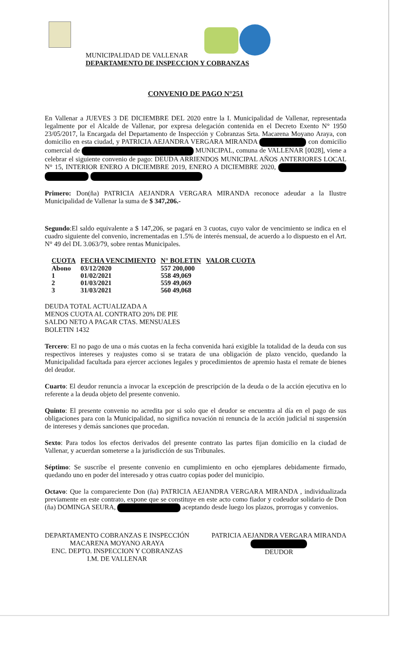MUNICIPALIDAD DE VALLENAR
DEPARTAMENTO DE INSPECCION Y COBRANZAS
CONVENIO DE PAGO N°251
En Vallenar a JUEVES 3 DE DICIEMBRE DEL 2020 entre la I. Municipalidad de Vallenar, representada legalmente por el Alcalde de Vallenar, por expresa delegación contenida en el Decreto Exento N° 1950 23/05/2017, la Encargada del Departamento de Inspección y Cobranzas Srta. Macarena Moyano Araya, con domicilio en esta ciudad, y PATRICIA AEJANDRA VERGARA MIRANDA con domicilio comercial de MUNICIPAL, comuna de VALLENAR [0028], viene a celebrar el siguiente convenio de pago: DEUDA ARRIENDOS MUNICIPAL AÑOS ANTERIORES LOCAL N° 15, INTERIOR ENERO A DICIEMBRE 2019, ENERO A DICIEMBRE 2020,
Primero: Don(ña) PATRICIA AEJANDRA VERGARA MIRANDA reconoce adeudar a la Ilustre Municipalidad de Vallenar la suma de $ 347,206.-
Segundo:El saldo equivalente a $ 147,206, se pagará en 3 cuotas, cuyo valor de vencimiento se indica en el cuadro siguiente del convenio, incrementadas en 1.5% de interés mensual, de acuerdo a lo dispuesto en el Art. N° 49 del DL 3.063/79, sobre rentas Municipales.
| CUOTA | FECHA VENCIMIENTO | N° BOLETIN | VALOR CUOTA |
| --- | --- | --- | --- |
| Abono | 03/12/2020 | 557 200,000 | |
| 1 | 01/02/2021 | 558 49,069 | |
| 2 | 01/03/2021 | 559 49,069 | |
| 3 | 31/03/2021 | 560 49,068 | |
DEUDA TOTAL ACTUALIZADA A
MENOS CUOTA AL CONTRATO 20% DE PIE
SALDO NETO A PAGAR CTAS. MENSUALES
BOLETIN 1432
Tercero: El no pago de una o más cuotas en la fecha convenida hará exigible la totalidad de la deuda con sus respectivos intereses y reajustes como si se tratara de una obligación de plazo vencido, quedando la Municipalidad facultada para ejercer acciones legales y procedimientos de apremio hasta el remate de bienes del deudor.
Cuarto: El deudor renuncia a invocar la excepción de prescripción de la deuda o de la acción ejecutiva en lo referente a la deuda objeto del presente convenio.
Quinto: El presente convenio no acredita por si solo que el deudor se encuentra al día en el pago de sus obligaciones para con la Municipalidad, no significa novación ni renuncia de la acción judicial ni suspensión de intereses y demás sanciones que procedan.
Sexto: Para todos los efectos derivados del presente contrato las partes fijan domicilio en la ciudad de Vallenar, y acuerdan someterse a la jurisdicción de sus Tribunales.
Séptimo: Se suscribe el presente convenio en cumplimiento en ocho ejemplares debidamente firmado, quedando uno en poder del interesado y otras cuatro copias poder del municipio.
Octavo: Que la compareciente Don (ña) PATRICIA AEJANDRA VERGARA MIRANDA , individualizada previamente en este contrato, expone que se constituye en este acto como fiador y codeudor solidario de Don (ña) DOMINGA SEURA, aceptando desde luego los plazos, prorrogas y convenios.
DEPARTAMENTO COBRANZAS E INSPECCIÓN
MACARENA MOYANO ARAYA
ENC. DEPTO. INSPECCION Y COBRANZAS
I.M. DE VALLENAR
PATRICIA AEJANDRA VERGARA MIRANDA
DEUDOR